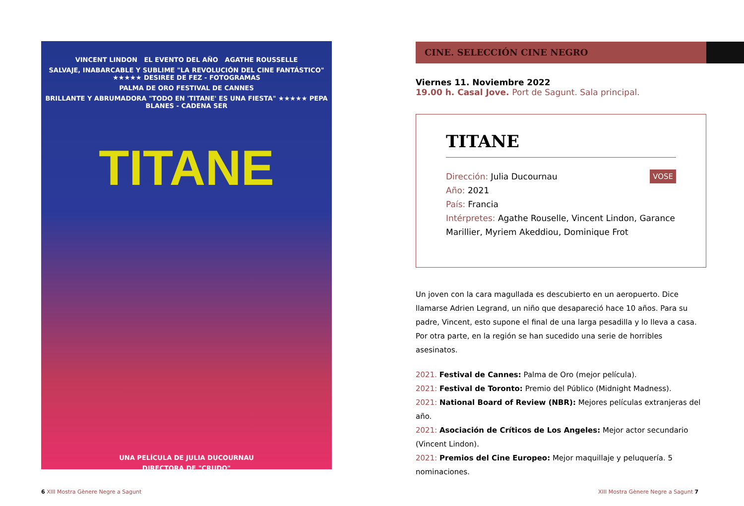VINCENT LINDON EL EVENTO DEL AÑO AGATHE ROUSSELLE
SALVAJE, INABARCABLE Y SUBLIME "LA REVOLUCIÓN DEL CINE FANTÁSTICO" ★★★★★ DESIREE DE FEZ - FOTOGRAMAS
PALMA DE ORO FESTIVAL DE CANNES
BRILLANTE Y ABRUMADORA "TODO EN 'TITANE' ES UNA FIESTA" ★★★★★ PEPA BLANES - CADENA SER
TITANE
UNA PELÍCULA DE JULIA DUCOURNAU
DIRECTORA DE "CRUDO"
CINE. SELECCIÓN CINE NEGRO
Viernes 11. Noviembre 2022
19.00 h. Casal Jove. Port de Sagunt. Sala principal.
TITANE
VOSE Dirección: Julia Ducournau
Año: 2021
País: Francia
Intérpretes: Agathe Rouselle, Vincent Lindon, Garance Marillier, Myriem Akeddiou, Dominique Frot
Un joven con la cara magullada es descubierto en un aeropuerto. Dice llamarse Adrien Legrand, un niño que desapareció hace 10 años. Para su padre, Vincent, esto supone el final de una larga pesadilla y lo lleva a casa. Por otra parte, en la región se han sucedido una serie de horribles asesinatos.
2021. Festival de Cannes: Palma de Oro (mejor película).
2021: Festival de Toronto: Premio del Público (Midnight Madness).
2021: National Board of Review (NBR): Mejores películas extranjeras del año.
2021: Asociación de Críticos de Los Angeles: Mejor actor secundario (Vincent Lindon).
2021: Premios del Cine Europeo: Mejor maquillaje y peluquería. 5 nominaciones.
6 XIII Mostra Gènere Negre a Sagunt
XIII Mostra Gènere Negre a Sagunt 7